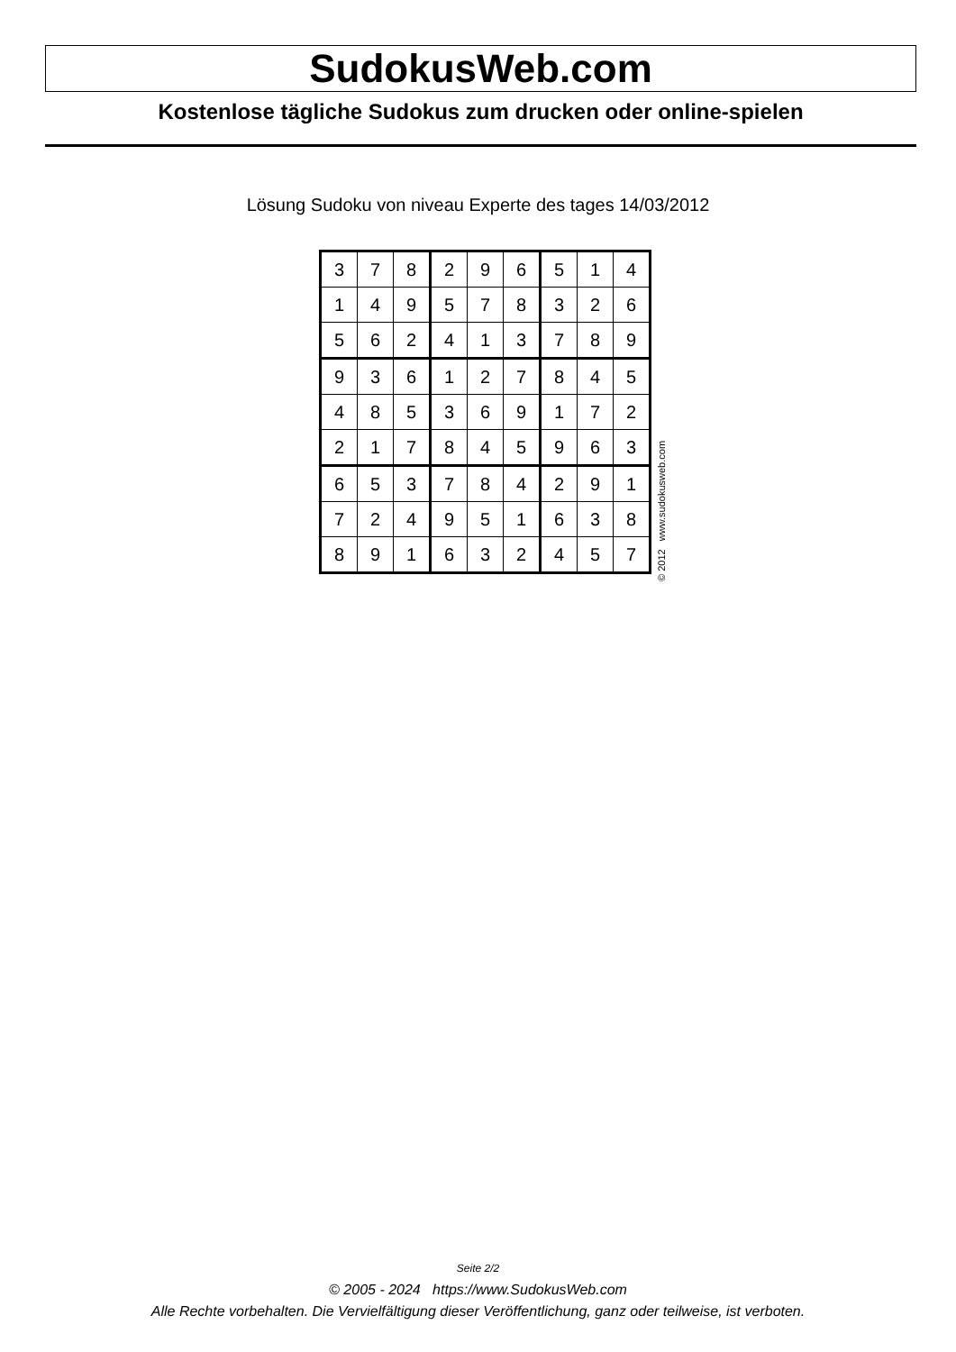SudokusWeb.com
Kostenlose tägliche Sudokus zum drucken oder online-spielen
Lösung Sudoku von niveau Experte des tages 14/03/2012
| 3 | 7 | 8 | 2 | 9 | 6 | 5 | 1 | 4 |
| 1 | 4 | 9 | 5 | 7 | 8 | 3 | 2 | 6 |
| 5 | 6 | 2 | 4 | 1 | 3 | 7 | 8 | 9 |
| 9 | 3 | 6 | 1 | 2 | 7 | 8 | 4 | 5 |
| 4 | 8 | 5 | 3 | 6 | 9 | 1 | 7 | 2 |
| 2 | 1 | 7 | 8 | 4 | 5 | 9 | 6 | 3 |
| 6 | 5 | 3 | 7 | 8 | 4 | 2 | 9 | 1 |
| 7 | 2 | 4 | 9 | 5 | 1 | 6 | 3 | 8 |
| 8 | 9 | 1 | 6 | 3 | 2 | 4 | 5 | 7 |
© 2012 www.sudokusweb.com
Seite 2/2
© 2005 - 2024 https://www.SudokusWeb.com
Alle Rechte vorbehalten. Die Vervielfältigung dieser Veröffentlichung, ganz oder teilweise, ist verboten.